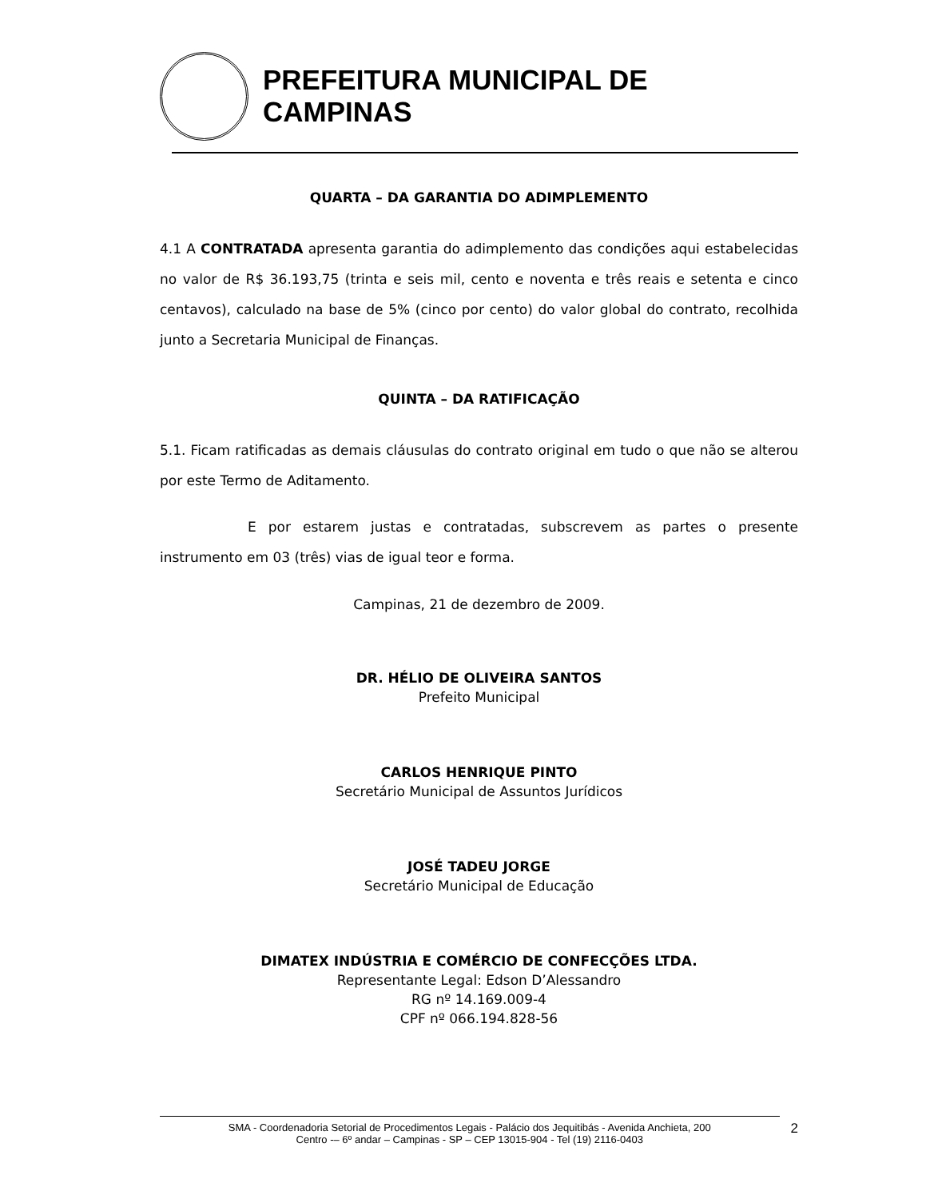PREFEITURA MUNICIPAL DE CAMPINAS
QUARTA – DA GARANTIA DO ADIMPLEMENTO
4.1 A CONTRATADA apresenta garantia do adimplemento das condições aqui estabelecidas no valor de R$ 36.193,75 (trinta e seis mil, cento e noventa e três reais e setenta e cinco centavos), calculado na base de 5% (cinco por cento) do valor global do contrato, recolhida junto a Secretaria Municipal de Finanças.
QUINTA – DA RATIFICAÇÃO
5.1. Ficam ratificadas as demais cláusulas do contrato original em tudo o que não se alterou por este Termo de Aditamento.
E por estarem justas e contratadas, subscrevem as partes o presente instrumento em 03 (três) vias de igual teor e forma.
Campinas, 21 de dezembro de 2009.
DR. HÉLIO DE OLIVEIRA SANTOS
Prefeito Municipal
CARLOS HENRIQUE PINTO
Secretário Municipal de Assuntos Jurídicos
JOSÉ TADEU JORGE
Secretário Municipal de Educação
DIMATEX INDÚSTRIA E COMÉRCIO DE CONFECÇÕES LTDA.
Representante Legal: Edson D’Alessandro
RG nº 14.169.009-4
CPF nº 066.194.828-56
SMA - Coordenadoria Setorial de Procedimentos Legais - Palácio dos Jequitibás - Avenida Anchieta, 200
Centro -– 6º andar – Campinas - SP – CEP 13015-904 - Tel (19) 2116-0403
2